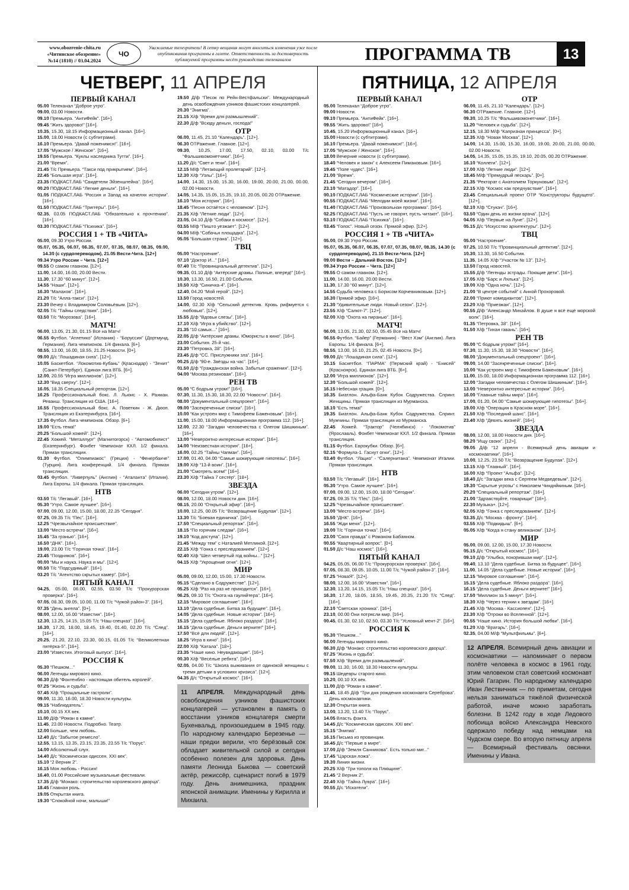www.obozrenie-chita.ru
«Читинское обозрение»
№14 (1810) // 03.04.2024
ЧО
Уважаемые телезрители! В сетку вещания могут вноситься изменения уже после опубликования программы в газете. Ответственность за достоверность публикуемой программы несёт руководство телеканалов
ПРОГРАММА ТВ
13
ЧЕТВЕРГ, 11 АПРЕЛЯ
ПЕРВЫЙ КАНАЛ
05.00 Телеканал “Доброе утро”.
09.00, 03.00 Новости.
09.10 Премьера. “АнтиФейк”. [16+].
09.45 “Жить здорово!” [16+].
10.35, 15.30, 18.15 Информационный канал. [16+].
15.00, 18.00 Новости (с субтитрами).
16.10 Премьера. “Давай поженимся!”. [16+].
17.05 “Мужское / Женское”. [16+].
19.55 Премьера. “Куклы наследника Тутти”. [16+].
21.00 “Время”.
21.45 Т/с Премьера. “Такси под прикрытием”. [16+].
22.45 “Большая игра”. [16+].
23.35 ПОДКАСТ.ЛАБ “Свидетели Эйзенштейна”. [16+].
00.20 ПОДКАСТ.ЛАБ “Легкие деньги”. [16+].
01.05 ПОДКАСТ.ЛАБ “Россия и Запад на качелях истории”. [16+].
01.50 ПОДКАСТ.ЛАБ “Триггеры”. [16+].
02.35, 03.05 ПОДКАСТ.ЛАБ “Обязательно к прочтению”. [16+].
03.30 ПОДКАСТ.ЛАБ “Психика”. [16+].
РОССИЯ 1 + ТВ «ЧИТА»
05.00, 09.30 Утро России.
05.07, 05.35, 06.07, 06.35, 07.07, 07.35, 08.07, 08.35, 09.00, 14.30 (с сурдопереводом), 21.05 Вести-Чита. [12+]
09.34 Утро России – Чита. [12+]
09.55 О самом главном. [12+].
11.00, 14.00, 16.00, 20.00 Вести.
11.30, 17.30 “60 минут”. [12+].
14.55 “Наши”. [12+].
16.30 “Малахов”. [16+].
21.20 Т/с “Алла-такси”. [12+].
23.30 Вечер с Владимиром Соловьёвым. [12+].
02.05 Т/с “Тайны следствия”. [16+].
03.50 Т/с “Морозова”. [16+].
МАТЧ!
06.00, 13.05, 21.30, 01.15 Все на Матч!
06.55 Футбол. “Атлетико” (Испания) - “Боруссия” (Дортмунд, Германия). Лига чемпионов. 1/4 финала. [6+].
08.55, 13.00, 16.00, 18.55, 21.25 Новости. [0+].
09.00 Д/с “Лошадиная сила”. [12+].
10.05 Баскетбол. “Локомотив-Кубань” (Краснодар) - “Зенит” (Санкт-Петербург). Единая лига ВТБ. [6+].
12.00, 20.55 “Игра миллионов”. [12+].
12.30 “Вид сверху”. [12+].
16.05, 18.35 Специальный репортаж. [12+].
16.25 Профессиональный бокс. Л. Льюис - Х. Рахман. Реванш. Трансляция из США. [16+].
16.55 Профессиональный бокс. А. Поветкин - Ж. Дюоп. Трансляция из Екатеринбурга. [16+].
17.35 Футбол. Лига чемпионов. Обзор. [6+].
19.00 “Есть тема!”
20.25 “Большой хоккей”. [12+].
22.45 Хоккей. “Металлург” (Магнитогорск) - “Автомобилист” (Екатеринбург). Фонбет Чемпионат КХЛ. 1/2 финала. Прямая трансляция.
01.30 Футбол. “Олимпиакос” (Греция) - “Фенербахче” (Турция). Лига конференций. 1/4 финала. Прямая трансляция.
03.45 Футбол. “Ливерпуль” (Англия) - “Аталанта” (Италия). Лига Европы. 1/4 финала. Прямая трансляция.
НТВ
03.50 Т/с “Легавый”. [16+].
05.30 “Утро. Самое лучшее”. [16+].
07.00, 09.00, 12.00, 15.00, 18.00, 22.35 “Сегодня”.
07.25, 09.35 Т/с “Пёс”. [16+].
12.25 “Чрезвычайное происшествие”.
13.00 “Место встречи”. [16+].
15.45 “За гранью”. [16+].
16.50 “ДНК”. [16+].
19.00, 23.00 Т/с “Горячая точка”. [16+].
23.45 “Поздняков”. [16+].
00.00 “Мы и наука. Наука и мы”. [12+].
00.50 Т/с “Подсудимый”. [16+].
03.20 Т/с “Агентство скрытых камер”. [16+].
ПЯТЫЙ КАНАЛ
04.25, 05.00, 06.00, 02.55, 03.50 Т/с “Прокурорская проверка”. [16+].
07.05, 08.30, 09.05, 10.00, 11.00 Т/с “Чужой район-3”. [16+].
07.35 “День ангела”. [0+].
08.00, 12.00, 16.00 “Известия”. [16+].
12.30, 13.25, 14.15, 15.05 Т/с “Наш спецназ”. [16+].
16.30, 17.20, 18.00, 18.45, 19.40, 01.40, 02.20 Т/с “След”. [16+].
20.25, 21.20, 22.10, 23.30, 00.15, 01.05 Т/с “Великолепная пятёрка-5”. [16+].
23.00 “Известия. Итоговый выпуск”. [16+].
РОССИЯ К
05.30 “Пешком...”
06.00 Легенды мирового кино.
06.30 Д/ф “Фонтенбло - настоящая обитель королей”.
07.25 “Жизнь и судьба”.
07.45 Х/ф “Прощальные гастроли”.
09.00, 11.30, 16.00, 18.30 Новости культуры.
09.15 “Наблюдатель”.
10.10, 00.15 ХХ век.
11.00 Д/ф “Роман в камне”.
11.45, 23.00 Новости. Подробно. Театр.
12.00 Больше, чем любовь.
12.40 Д/с “Забытое ремесло”.
12.55, 13.15, 13.35, 23.15, 23.35, 23.55 Т/с “Порус”.
14.00 Абсолютный слух.
14.40 Д/с “Космическая одиссея. XXI век”.
15.10 “2 Верник 2”.
16.15 Моя любовь - Россия!
16.40, 01.00 Российские музыкальные фестивали.
17.35 Д/ф “Монако: строительство королевского дворца”.
18.45 Главная роль.
19.05 Открытая книга.
19.30 “Спокойной ночи, малыши!”
19.50 Д/ф “Песок по Рейн-Вестфальски”. Международный день освобождения узников фашистских концлагерей.
20.30 “Энигма”.
21.15 Х/ф “Время для размышлений”.
22.30 Д/ф “Всюду деньги, господа!”
ОТР
06.00, 11.45, 21.10 “Календарь”. [12+].
06.30 ОТРажение. Главное. [12+].
09.30, 10.25, 17.00, 17.50, 02.10, 03.00 Т/с “Фальшивомонетчики”. [16+].
11.20 Д/с “Свет и тени”. [16+].
12.15 М/ф “Летающий пролетарий”. [12+].
12.30 Х/ф “Узлы”. [16+].
14.00, 14.30, 15.00, 15.30, 16.00, 19.00, 20.00, 21.00, 00.00, 02.00 Новости.
14.05, 14.35, 15.05, 15.35, 19.10, 20.05, 00.20 ОТРажение.
16.10 “Моя история”. [16+].
18.45 “Песня остаётся с человеком”. [12+].
21.35 Х/ф “Летние люди”. [12+].
23.05, 04.10 Д/ф “Собаки в космосе”. [12+].
03.55 М/ф “Пишто уезжает”. [12+].
04.00 М/ф “Собачья площадка”. [12+].
05.05 “Большая страна”. [12+].
ТВЦ
05.00 “Настроение”.
07.10 “Доктор И...” [16+].
07.40 Т/с “Провинциальный детектив”. [12+].
09.35, 01.10 Д/ф “Актёрские драмы. Полные, вперед!” [16+].
10.30, 13.30, 16.50, 21.00 События.
10.50 Х/ф “Синичка-4”. [16+].
12.40, 04.20 “Мой герой”. [12+].
13.50 Город новостей.
14.00, 02.30 Х/ф “Сельский детектив. Кровь рифмуется с любовью”. [12+].
15.55 Д/ф “Вдовьи слезы”. [16+].
17.10 Х/ф “Игра в убийство”. [12+].
21.35 “10 самых...” [16+].
22.05 Д/ф “Актёрские драмы. Юмористы в кино”. [16+].
23.00 События. 25-й час.
23.30 “Петровка, 38”. [16+].
23.45 Д/ф “СС. Прислужники зла”. [16+].
00.25 Д/ф “90-е. Звёзды на час”. [16+].
01.50 Д/ф “Гражданская война. Забытые сражения”. [12+].
04.00 “Москва резиновая”. [16+].
РЕН ТВ
05.00 “С бодрым утром!” [16+].
07.30, 11.30, 15.30, 18.30, 22.00 “Новости”. [16+].
08.00 “Документальный спецпроект”. [16+].
09.00 “Засекреченные списки”. [16+].
10.00 “Как устроен мир с Тимофеем Баженовым”. [16+].
11.00, 15.00, 18.00 Информационная программа 112. [16+].
12.00, 22.30 “Загадки человечества с Олегом Шишкиным”. [16+].
13.00 “Невероятно интересные истории”. [16+].
14.00 “Неизвестная история”. [16+].
16.00, 02.25 “Тайны Чапман”. [16+].
17.00, 01.40, 04.00 “Самые шокирующие гипотезы”. [16+].
19.00 Х/ф “13-й воин”. [16+].
21.00 “Смотреть всем!” [16+].
23.30 Х/ф “Тайна 7 сестёр”. [18+].
ЗВЕЗДА
06.00 “Сегодня утром”. [12+].
08.00, 12.00, 18.00 Новости дня. [16+].
08.15, 20.00 “Открытый эфир”. [16+].
10.00, 12.25, 00.05 Т/с “Возвращение Будулая”. [12+].
13.30 Т/с “Боевая единичка”. [16+].
17.50 “Специальный репортаж”. [16+].
18.15 “По горячим следам”. [16+].
19.10 “Код доступа”. [12+].
21.45 “Между тем” с Наталией Метлиной. [12+].
22.15 Х/ф “Гонка с преследованием”. [12+].
02.40 Х/ф “Шел четвертый год войны...” [12+].
04.15 Х/ф “Укрощение огня”. [12+].
МИР
05.00, 09.00, 12.00, 15.00, 17.30 Новости.
05.15 “Сделано в Содружестве”. [12+].
05.25 Х/ф “Раз на раз не приходится”. [16+].
06.25, 09.10 Т/с “Охота на гауляйтера”. [16+].
12.15 “Мировое соглашение”. [16+].
13.10 “Дела судебные. Битва за будущее”. [16+].
14.05 “Дела судебные. Новые истории”. [16+].
15.15 “Дела судебные. Яблоко раздора”. [16+].
16.15 “Дела судебные. Деньги верните!” [16+].
17.50 “Всё для людей”. [12+].
18.25 “Игра в кино”. [16+].
22.00 Х/ф “Катала”. [18+].
23.35 “Наше кино. Неувядающие”. [16+].
00.30 Х/ф “Весёлые ребята”. [16+].
02.05, 04.00 Т/с “Школа выживания от одинокой женщины с тремя детьми в условиях кризиса”. [12+].
04.35 Д/с “Открытый космос”. [16+].
11 АПРЕЛЯ. Международный день освобождения узников фашистских концлагерей — установлен в память о восстании узников концлагеря смерти Бухенвальд, произошедшем в 1945 году. По народному календарю Березенье — наши предки верили, что берёзовый сок обладает живительной силой и сегодня особенно полезен для здоровья. День памяти Леонида Быкова — советский актёр, режиссёр, сценарист погиб в 1979 году. День анимешника, праздник японской анимации. Именины у Кирилла и Михаила.
ПЯТНИЦА, 12 АПРЕЛЯ
ПЕРВЫЙ КАНАЛ
05.00 Телеканал “Доброе утро”.
09.00 Новости.
09.10 Премьера. “АнтиФейк”. [16+].
09.55 “Жить здорово!” [16+].
10.45, 15.20 Информационный канал. [16+].
15.00 Новости (с субтитрами).
16.10 Премьера. “Давай поженимся!”. [16+].
17.05 “Мужское / Женское”. [16+].
18.00 Вечерние новости (с субтитрами).
18.40 “Человек и закон” с Алексеем Пимановым. [16+].
19.45 “Поле чудес”. [16+].
21.00 “Время”.
21.45 “Сегодня вечером”. [16+].
23.10 “Матадор”. [16+].
00.10 ПОДКАСТ.ЛАБ “Космические истории”. [16+].
00.55 ПОДКАСТ.ЛАБ “Мелодии моей жизни”. [16+].
01.40 ПОДКАСТ.ЛАБ “Произвольная программа”. [16+].
02.25 ПОДКАСТ.ЛАБ “Пусть не говорят, пусть читают”. [16+].
03.10 ПОДКАСТ.ЛАБ “Психика”. [16+].
03.45 “Голос”. Новый сезон. Прямой эфир. [12+].
РОССИЯ 1 + ТВ «ЧИТА»
05.00, 09.30 Утро России.
05.07, 05.35, 06.07, 06.35, 07.07, 07.35, 08.07, 08.35, 14.30 (с сурдопереводом), 21.15 Вести-Чита. [12+]
09.00 Вести – Дальний Восток. [12+]
09.34 Утро России – Чита. [12+]
09.55 О самом главном. [12+].
11.00, 14.00, 16.00, 20.00 Вести.
11.30, 17.30 “60 минут”. [12+].
14.55 Судьба человека с Борисом Корчевниковым. [12+].
16.30 Прямой эфир. [16+].
21.30 “Удивительные люди. Новый сезон”. [12+].
23.55 Х/ф “Салют-7”. [12+].
02.00 Х/ф “Охота на пиранью”. [16+].
МАТЧ!
06.00, 13.05, 21.30, 02.50, 05.45 Все на Матч!
06.55 Футбол. “Байер” (Германия) - “Вест Хэм” (Англия). Лига Европы. 1/4 финала. [6+].
08.55, 13.00, 16.10, 21.25, 02.45 Новости. [0+].
09.00 Д/с “Лошадиная сила”. [12+].
10.15 Баскетбол. “ПАРМА” (Пермский край) - “Енисей” (Красноярск). Единая лига ВТБ. [6+].
12.00 “Игра миллионов”. [12+].
12.30 “Большой хоккей”. [12+].
16.15 Небесная грация. [0+].
16.35 Биатлон. Альфа-Банк Кубок Содружества. Спринт. Женщины. Прямая трансляция из Мурманска.
18.10 “Есть тема!”
19.35 Биатлон. Альфа-Банк Кубок Содружества. Спринт. Мужчины. Прямая трансляция из Мурманска.
22.45 Хоккей. “Трактор” (Челябинск) - “Локомотив” (Ярославль). Фонбет Чемпионат КХЛ. 1/2 финала. Прямая трансляция.
01.15 Футбол. Еврокубки. Обзор. [6+].
02.15 “Формула-1. Гаснут огни”. [12+].
03.40 Футбол. “Лацио” - “Салернитана”. Чемпионат Италии. Прямая трансляция.
НТВ
03.50 Т/с “Легавый”. [16+].
05.30 “Утро. Самое лучшее”. [16+].
07.00, 09.00, 12.00, 15.00, 18.00 “Сегодня”.
07.25, 09.35 Т/с “Пёс”. [16+].
12.25 “Чрезвычайное происшествие”.
13.00 “Место встречи”. [16+].
15.50 “ДНК”. [16+].
16.55 “Жди меня”. [12+].
19.00 Т/с “Горячая точка”. [16+].
23.00 “Своя правда” с Романом Бабаяном.
00.55 “Квартирный вопрос”. [0+].
01.50 Д/с “Наш космос”. [16+].
ПЯТЫЙ КАНАЛ
04.25, 05.05, 06.00 Т/с “Прокурорская проверка”. [16+].
07.05, 08.30, 09.05, 10.05, 11.00 Т/с “Чужой район-3”. [16+].
07.25 “НоваЯ”. [12+].
08.00, 12.00, 16.00 “Известия”. [16+].
12.30, 13.20, 14.15, 15.05 Т/с “Наш спецназ”. [16+].
16.30, 17.20, 18.05, 18.55, 19.45, 20.35, 21.20 Т/с “След”. [16+].
22.10 “Светская хроника”. [16+].
23.10, 00.00 Они потрясли мир. [16+].
00.45, 01.30, 02.10, 02.50, 03.30 Т/с “Условный мент-2”. [16+].
РОССИЯ К
05.30 “Пешком...”
06.00 Легенды мирового кино.
06.30 Д/ф “Монако: строительство королевского дворца”.
07.25 “Жизнь и судьба”.
07.50 Х/ф “Время для размышлений”.
09.00, 11.30, 16.00, 18.30 Новости культуры.
09.15 Шедевры старого кино.
10.20, 00.10 ХХ век.
11.00 Д/ф “Роман в камне”.
11.45, 18.45 Д/ф “Три дня рождения космонавта Сереброва”. День космонавтики.
12.30 Открытая книга.
13.00, 13.20, 13.40 Т/с “Порус”.
14.05 Власть факта.
14.45 Д/с “Космическая одиссея. XXI век”.
15.15 “Энигма”.
16.15 Письма из провинции.
16.45 Д/с “Первые в мире”.
17.00 Д/ф “Земля Санникова”. Есть только миг...”
17.45 “Царская ложа”.
19.30 Линия жизни.
20.25 Х/ф “Три тополя на Плющихе”.
21.45 “2 Верник 2”.
22.40 Х/ф “Тайна Лувра”. [16+].
00.55 Д/с “Искатели”.
ОТР
06.00, 11.45, 21.10 “Календарь”. [12+].
06.30 ОТРажение. Главное. [12+].
09.30, 10.25 Т/с “Фальшивомонетчики”. [16+].
11.20 “Человек и судьба”. [12+].
12.15, 18.30 М/ф “Капризная принцесса”. [0+].
12.35 Х/ф “Новая Москва”. [12+].
14.00, 14.30, 15.00, 15.30, 16.00, 19.00, 20.00, 21.00, 00.00, 02.00 Новости.
14.05, 14.35, 15.05, 15.35, 19.10, 20.05, 00.20 ОТРажение.
16.10 “Коллеги”. [12+].
17.00 Х/ф “Летние люди”. [12+].
18.45 М/ф “Премудрый пескарь”. [0+].
21.35 “Ректорат с Анатолием Торкуновым”. [12+].
22.15 Х/ф “Космос как предчувствие”. [16+].
23.45 Специальный проект ОТР “Конструкторы будущего”. [12+].
02.10 Х/ф “Стукач”. [16+].
03.50 “Один день из жизни врача”. [12+].
04.05 Х/ф “Первые на Луне”. [12+].
05.15 Д/с “Искусство архитектуры”. [12+].
ТВЦ
05.00 “Настроение”.
07.25, 10.50 Т/с “Провинциальный детектив”. [12+].
10.30, 13.30, 16.50 События.
11.35, 14.05 Х/ф “Участок № 13”. [12+].
13.50 Город новостей.
15.55 Д/ф “Легенды эстрады. Поющие дети”. [16+].
17.05 Х/ф “Барс и Лялька”. [12+].
19.00 Х/ф “Одна ночь”. [12+].
21.00 “В центре событий” с Анной Прохоровой.
22.00 “Приют комедиантов”. [12+].
23.20 Х/ф “Приезжая”. [12+].
00.55 Д/ф “Александр Михайлов. В душе я всё ещё морской волк”. [16+].
01.35 “Петровка, 38”. [16+].
01.50 Х/ф “Тихая гавань”. [16+].
РЕН ТВ
05.00 “С бодрым утром!” [16+].
07.30, 11.30, 15.30, 18.30 “Новости”. [16+].
08.00 “Документальный спецпроект”. [16+].
09.00, 14.00 “Засекреченные списки”. [16+].
10.00 “Как устроен мир с Тимофеем Баженовым”. [16+].
11.00, 15.00, 18.00 Информационная программа 112. [16+].
12.00 “Загадки человечества с Олегом Шишкиным”. [16+].
13.00 “Невероятно интересные истории”. [16+].
16.00 “Главные тайны мира”. [16+].
17.00, 01.20, 04.00 “Самые шокирующие гипотезы”. [16+].
19.00 Х/ф “Операция в Красном море”. [16+].
21.50 Х/ф “Последний шанс”. [16+].
23.40 Х/ф “Девять жизней”. [16+].
ЗВЕЗДА
08.00, 12.00, 18.00 Новости дня. [16+].
08.20 “Ищу своих”. [12+].
09.05 Д/ф “12 апреля - Всемирный день авиации и космонавтики”. [16+].
10.00, 12.25, 23.50 Т/с “Возвращение Будулая”. [12+].
13.15 Х/ф “Главный”. [16+].
16.00 Х/ф “Проект “Альфа”. [12+].
18.40 Д/с “Загадки века с Сергеем Медведевым”. [12+].
19.30 “Скрытые угрозы” с Николаем Чиндяйкиным. [16+].
20.20 “Специальный репортаж”. [16+].
21.00 “Здравствуйте, товарищи!” [16+].
22.30 Музыка+. [12+].
02.05 Х/ф “Гонка с преследованием”. [12+].
03.35 Д/с “Москва - фронту”. [16+].
03.55 Х/ф “Подкидыш”. [6+].
05.05 Х/ф “Когда я стану великаном”. [12+].
МИР
05.00, 09.00, 12.00, 15.00, 17.30 Новости.
05.15 Д/с “Открытый космос”. [16+].
09.10 Д/ф “Улыбка, покорившая мир”. [12+].
09.40, 13.10 “Дела судебные. Битва за будущее”. [16+].
11.00, 14.05 “Дела судебные. Новые истории”. [16+].
12.15 “Мировое соглашение”. [16+].
15.15 “Дела судебные. Яблоко раздора”. [16+].
16.15 “Дела судебные. Деньги верните!” [16+].
17.50 “Миллион за 5 минут”. [16+].
18.30 Х/ф “Через тернии к звездам”. [16+].
21.45 Х/ф “Москва - Кассиопея”. [12+].
23.30 Х/ф “Отроки во Вселенной”. [12+].
00.55 “Наше кино. История большой любви”. [16+].
01.20 Х/ф “Вратарь”. [16+].
02.35, 04.00 М/ф “Мультфильмы”. [6+].
12 АПРЕЛЯ. Всемирный день авиации и космонавтики — напоминает о первом полёте человека в космос в 1961 году, этим человеком стал советский космонавт Юрий Гагарин. По народному календарю Иван Лествичник — по приметам, сегодня нельзя заниматься тяжёлой физической работой, иначе можно заработать болезни. В 1242 году в ходе Ледового побоища войско Александра Невского одержало победу над немцами на Чудском озере. Во вторую пятницу апреля — Всемирный фестиваль овсянки. Именины у Ивана.